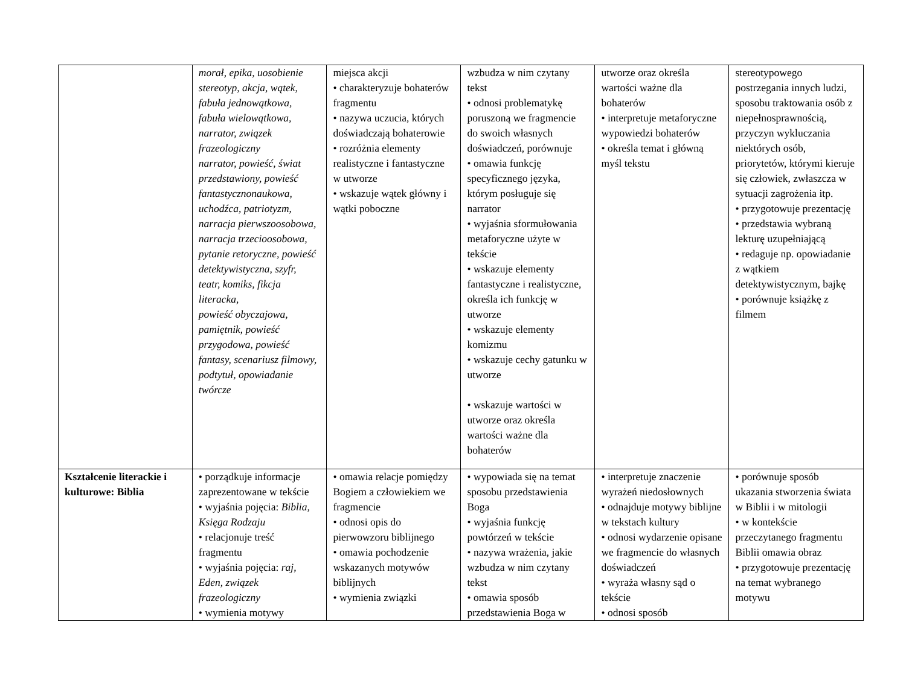| | morał, epika, uosobienie stereotyp, akcja, wątek, fabuła jednowątkowa, fabuła wielowątkowa, narrator, związek frazeologiczny narrator, powieść, świat przedstawiony, powieść fantastycznonaukowa, uchodźca, patriotyzm, narracja pierwszoosobowa, narracja trzecioosobowa, pytanie retoryczne, powieść detektywistyczna, szyfr, teatr, komiks, fikcja literacka, powieść obyczajowa, pamiętnik, powieść przygodowa, powieść fantasy, scenariusz filmowy, podtytuł, opowiadanie twórcze | miejsca akcji • charakteryzuje bohaterów fragmentu • nazywa uczucia, których doświadczają bohaterowie • rozróżnia elementy realistyczne i fantastyczne w utworze • wskazuje wątek główny i wątki poboczne | wzbudza w nim czytany tekst • odnosi problematykę poruszoną we fragmencie do swoich własnych doświadczeń, porównuje • omawia funkcję specyficznego języka, którym posługuje się narrator • wyjaśnia sformułowania metaforyczne użyte w tekście • wskazuje elementy fantastyczne i realistyczne, określa ich funkcję w utworze • wskazuje elementy komizmu • wskazuje cechy gatunku w utworze • wskazuje wartości w utworze oraz określa wartości ważne dla bohaterów | utworze oraz określa wartości ważne dla bohaterów • interpretuje metaforyczne wypowiedzi bohaterów • określa temat i główną myśl tekstu | stereotypowego postrzegania innych ludzi, sposobu traktowania osób z niepełnosprawnością, przyczyn wykluczania niektórych osób, priorytetów, którymi kieruje się człowiek, zwłaszcza w sytuacji zagrożenia itp. • przygotowuje prezentację • przedstawia wybraną lekturę uzupełniającą • redaguje np. opowiadanie z wątkiem detektywistycznym, bajkę • porównuje książkę z filmem |
| Kształcenie literackie i kulturowe: Biblia | • porządkuje informacje zaprezentowane w tekście • wyjaśnia pojęcia: Biblia, Księga Rodzaju • relacjonuje treść fragmentu • wyjaśnia pojęcia: raj, Eden, związek frazeologiczny • wymienia motywy | • omawia relacje pomiędzy Bogiem a człowiekiem we fragmencie • odnosi opis do pierwowzoru biblijnego • omawia pochodzenie wskazanych motywów biblijnych • wymienia związki | • wypowiada się na temat sposobu przedstawienia Boga • wyjaśnia funkcję powtórzeń w tekście • nazywa wrażenia, jakie wzbudza w nim czytany tekst • omawia sposób przedstawienia Boga w | • interpretuje znaczenie wyrażeń niedosłownych • odnajduje motywy biblijne w tekstach kultury • odnosi wydarzenie opisane we fragmencie do własnych doświadczeń • wyraża własny sąd o tekście • odnosi sposób | • porównuje sposób ukazania stworzenia świata w Biblii i w mitologii • w kontekście przeczytanego fragmentu Biblii omawia obraz • przygotowuje prezentację na temat wybranego motywu |